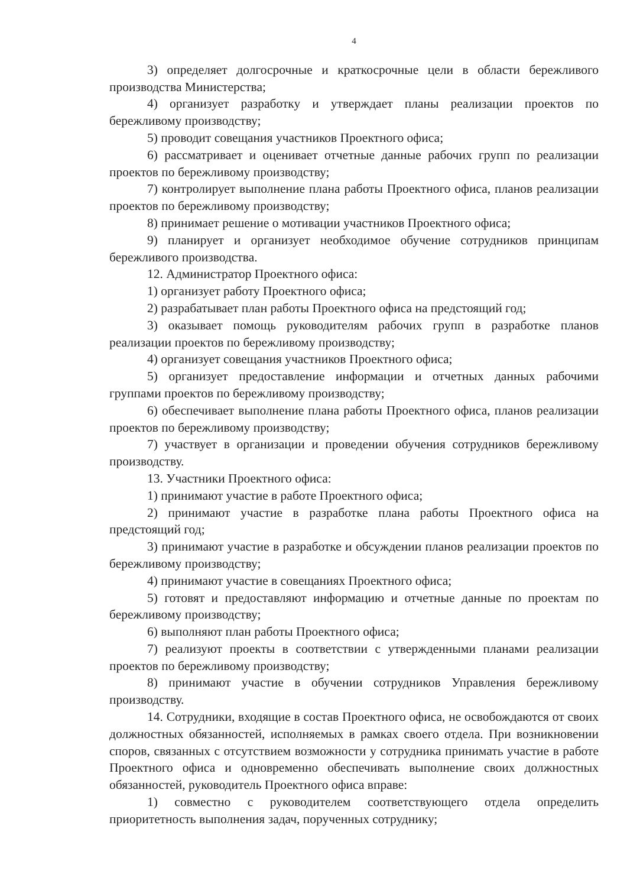4
3) определяет долгосрочные и краткосрочные цели в области бережливого производства Министерства;
4) организует разработку и утверждает планы реализации проектов по бережливому производству;
5) проводит совещания участников Проектного офиса;
6) рассматривает и оценивает отчетные данные рабочих групп по реализации проектов по бережливому производству;
7) контролирует выполнение плана работы Проектного офиса, планов реализации проектов по бережливому производству;
8) принимает решение о мотивации участников Проектного офиса;
9) планирует и организует необходимое обучение сотрудников принципам бережливого производства.
12. Администратор Проектного офиса:
1) организует работу Проектного офиса;
2) разрабатывает план работы Проектного офиса на предстоящий год;
3) оказывает помощь руководителям рабочих групп в разработке планов реализации проектов по бережливому производству;
4) организует совещания участников Проектного офиса;
5) организует предоставление информации и отчетных данных рабочими группами проектов по бережливому производству;
6) обеспечивает выполнение плана работы Проектного офиса, планов реализации проектов по бережливому производству;
7) участвует в организации и проведении обучения сотрудников бережливому производству.
13. Участники Проектного офиса:
1) принимают участие в работе Проектного офиса;
2) принимают участие в разработке плана работы Проектного офиса на предстоящий год;
3) принимают участие в разработке и обсуждении планов реализации проектов по бережливому производству;
4) принимают участие в совещаниях Проектного офиса;
5) готовят и предоставляют информацию и отчетные данные по проектам по бережливому производству;
6) выполняют план работы Проектного офиса;
7) реализуют проекты в соответствии с утвержденными планами реализации проектов по бережливому производству;
8) принимают участие в обучении сотрудников Управления бережливому производству.
14. Сотрудники, входящие в состав Проектного офиса, не освобождаются от своих должностных обязанностей, исполняемых в рамках своего отдела. При возникновении споров, связанных с отсутствием возможности у сотрудника принимать участие в работе Проектного офиса и одновременно обеспечивать выполнение своих должностных обязанностей, руководитель Проектного офиса вправе:
1) совместно с руководителем соответствующего отдела определить приоритетность выполнения задач, порученных сотруднику;